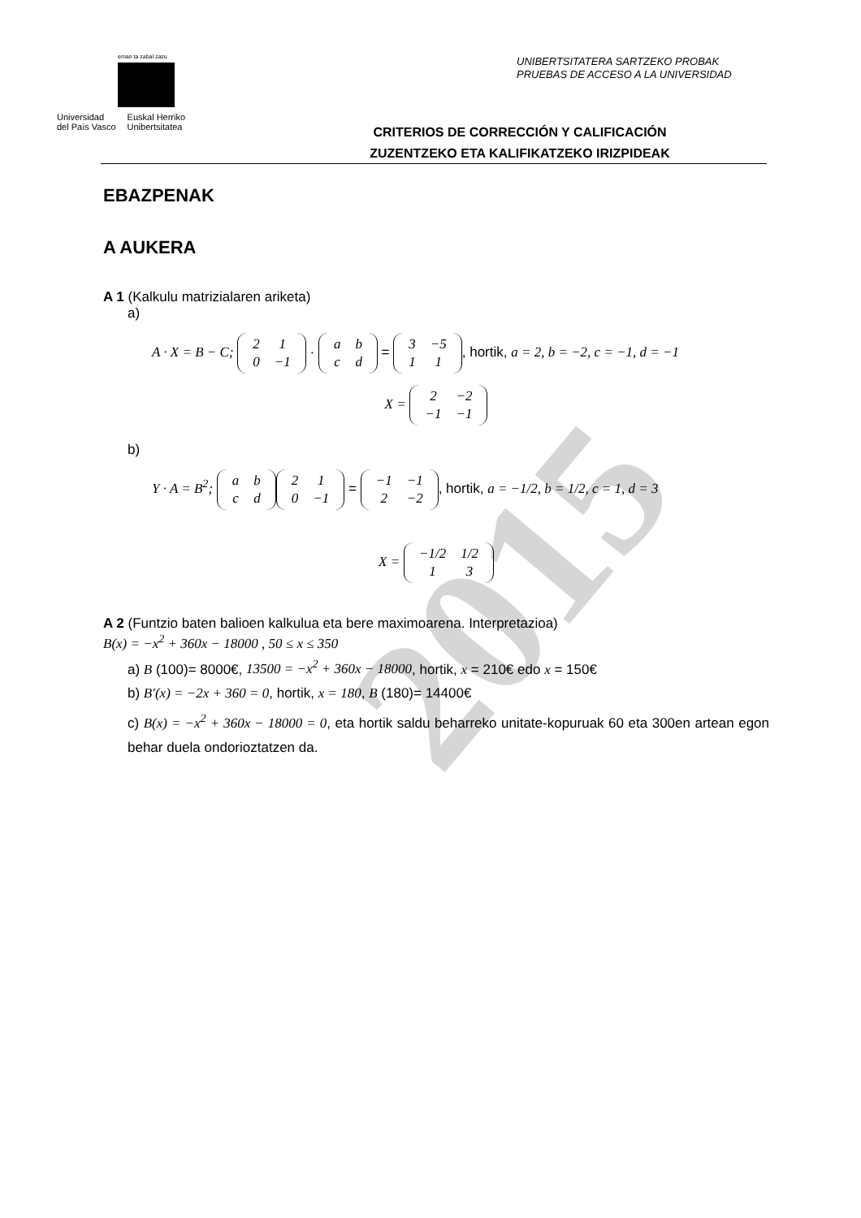2015
eman ta zabal zazu
Universidad
del País Vasco
Euskal Herriko
Unibertsitatea
UNIBERTSITATERA SARTZEKO PROBAK
PRUEBAS DE ACCESO A LA UNIVERSIDAD
CRITERIOS DE CORRECCIÓN Y CALIFICACIÓN
ZUZENTZEKO ETA KALIFIKATZEKO IRIZPIDEAK
EBAZPENAK
A AUKERA
A 1 (Kalkulu matrizialaren ariketa)
a)
A · X = B − C;
| 2 | 1 |
| 0 | −1 |
·
| a | b |
| c | d |
=
| 3 | −5 |
| 1 | 1 |
, hortik, a = 2, b = −2, c = −1, d = −1
X =
| 2 | −2 |
| −1 | −1 |
b)
Y · A = B<sup>2</sup>;
| a | b |
| c | d |
| 2 | 1 |
| 0 | −1 |
=
| −1 | −1 |
| 2 | −2 |
, hortik, a = −1/2, b = 1/2, c = 1, d = 3
X =
| −1/2 | 1/2 |
| 1 | 3 |
A 2 (Funtzio baten balioen kalkulua eta bere maximoarena. Interpretazioa)
B(x) = −x<sup>2</sup> + 360x − 18000 , 50 ≤ x ≤ 350
a) B (100)= 8000€, 13500 = −x<sup>2</sup> + 360x − 18000, hortik, x = 210€ edo x = 150€
b) B′(x) = −2x + 360 = 0, hortik, x = 180, B (180)= 14400€
c) B(x) = −x<sup>2</sup> + 360x − 18000 = 0, eta hortik saldu beharreko unitate-kopuruak 60 eta 300en artean egon behar duela ondorioztatzen da.